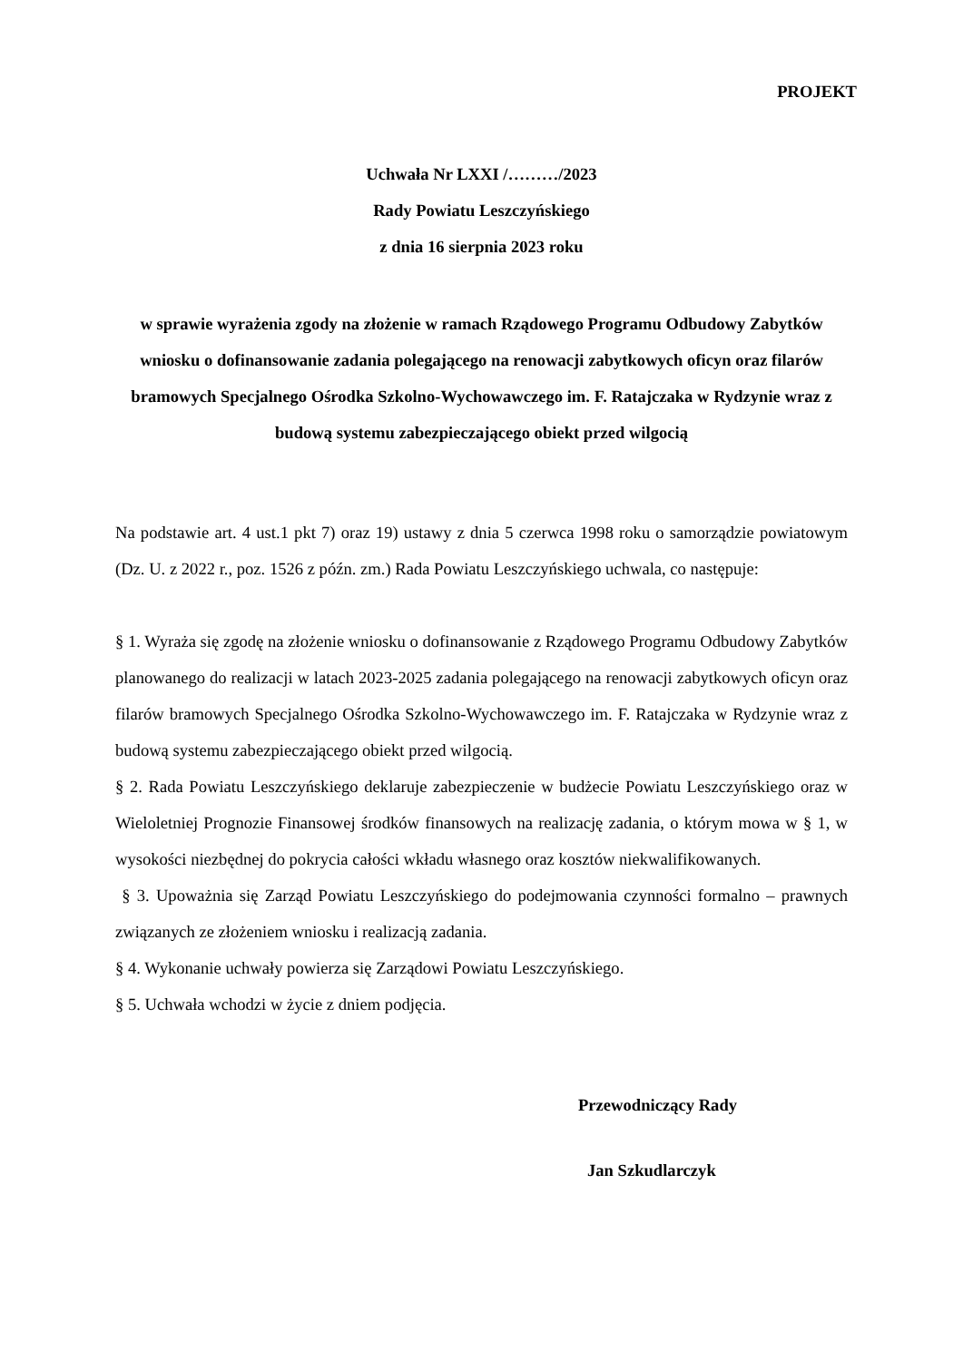PROJEKT
Uchwała Nr LXXI /………/2023
Rady Powiatu Leszczyńskiego
z dnia 16 sierpnia 2023 roku
w sprawie wyrażenia zgody na złożenie w ramach Rządowego Programu Odbudowy Zabytków wniosku o dofinansowanie zadania polegającego na renowacji zabytkowych oficyn oraz filarów bramowych Specjalnego Ośrodka Szkolno-Wychowawczego im. F. Ratajczaka w Rydzynie wraz z budową systemu zabezpieczającego obiekt przed wilgocią
Na podstawie art. 4 ust.1 pkt 7) oraz 19) ustawy z dnia 5 czerwca 1998 roku o samorządzie powiatowym (Dz. U. z 2022 r., poz. 1526 z późn. zm.) Rada Powiatu Leszczyńskiego uchwala, co następuje:
§ 1. Wyraża się zgodę na złożenie wniosku o dofinansowanie z Rządowego Programu Odbudowy Zabytków planowanego do realizacji w latach 2023-2025 zadania polegającego na renowacji zabytkowych oficyn oraz filarów bramowych Specjalnego Ośrodka Szkolno-Wychowawczego im. F. Ratajczaka w Rydzynie wraz z budową systemu zabezpieczającego obiekt przed wilgocią.
§ 2. Rada Powiatu Leszczyńskiego deklaruje zabezpieczenie w budżecie Powiatu Leszczyńskiego oraz w Wieloletniej Prognozie Finansowej środków finansowych na realizację zadania, o którym mowa w § 1, w wysokości niezbędnej do pokrycia całości wkładu własnego oraz kosztów niekwalifikowanych.
§ 3. Upoważnia się Zarząd Powiatu Leszczyńskiego do podejmowania czynności formalno – prawnych związanych ze złożeniem wniosku i realizacją zadania.
§ 4. Wykonanie uchwały powierza się Zarządowi Powiatu Leszczyńskiego.
§ 5. Uchwała wchodzi w życie z dniem podjęcia.
Przewodniczący Rady
Jan Szkudlarczyk